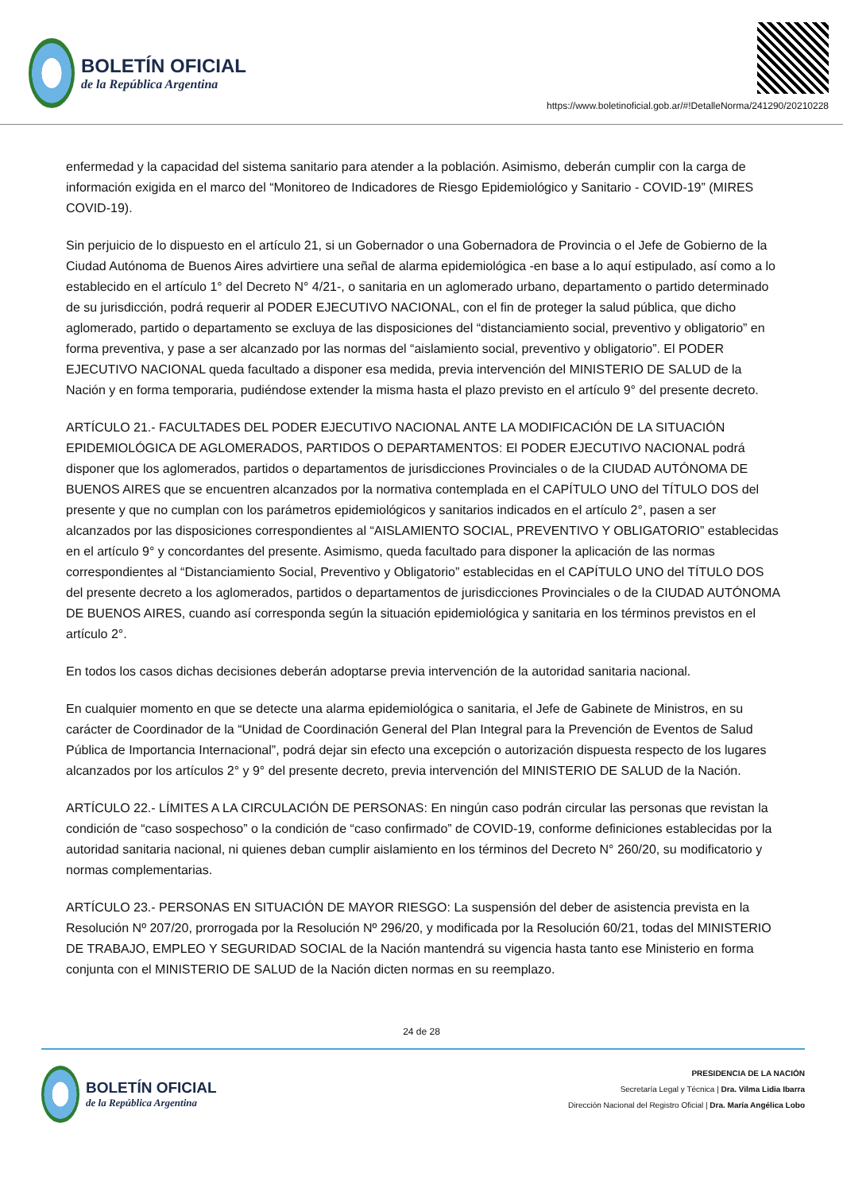BOLETÍN OFICIAL
de la República Argentina
https://www.boletinoficial.gob.ar/#!DetalleNorma/241290/20210228
enfermedad y la capacidad del sistema sanitario para atender a la población. Asimismo, deberán cumplir con la carga de información exigida en el marco del “Monitoreo de Indicadores de Riesgo Epidemiológico y Sanitario - COVID-19” (MIRES COVID-19).
Sin perjuicio de lo dispuesto en el artículo 21, si un Gobernador o una Gobernadora de Provincia o el Jefe de Gobierno de la Ciudad Autónoma de Buenos Aires advirtiere una señal de alarma epidemiológica -en base a lo aquí estipulado, así como a lo establecido en el artículo 1° del Decreto N° 4/21-, o sanitaria en un aglomerado urbano, departamento o partido determinado de su jurisdicción, podrá requerir al PODER EJECUTIVO NACIONAL, con el fin de proteger la salud pública, que dicho aglomerado, partido o departamento se excluya de las disposiciones del “distanciamiento social, preventivo y obligatorio” en forma preventiva, y pase a ser alcanzado por las normas del “aislamiento social, preventivo y obligatorio”. El PODER EJECUTIVO NACIONAL queda facultado a disponer esa medida, previa intervención del MINISTERIO DE SALUD de la Nación y en forma temporaria, pudiéndose extender la misma hasta el plazo previsto en el artículo 9° del presente decreto.
ARTÍCULO 21.- FACULTADES DEL PODER EJECUTIVO NACIONAL ANTE LA MODIFICACIÓN DE LA SITUACIÓN EPIDEMIOLÓGICA DE AGLOMERADOS, PARTIDOS O DEPARTAMENTOS: El PODER EJECUTIVO NACIONAL podrá disponer que los aglomerados, partidos o departamentos de jurisdicciones Provinciales o de la CIUDAD AUTÓNOMA DE BUENOS AIRES que se encuentren alcanzados por la normativa contemplada en el CAPÍTULO UNO del TÍTULO DOS del presente y que no cumplan con los parámetros epidemiológicos y sanitarios indicados en el artículo 2°, pasen a ser alcanzados por las disposiciones correspondientes al “AISLAMIENTO SOCIAL, PREVENTIVO Y OBLIGATORIO” establecidas en el artículo 9° y concordantes del presente. Asimismo, queda facultado para disponer la aplicación de las normas correspondientes al “Distanciamiento Social, Preventivo y Obligatorio” establecidas en el CAPÍTULO UNO del TÍTULO DOS del presente decreto a los aglomerados, partidos o departamentos de jurisdicciones Provinciales o de la CIUDAD AUTÓNOMA DE BUENOS AIRES, cuando así corresponda según la situación epidemiológica y sanitaria en los términos previstos en el artículo 2°.
En todos los casos dichas decisiones deberán adoptarse previa intervención de la autoridad sanitaria nacional.
En cualquier momento en que se detecte una alarma epidemiológica o sanitaria, el Jefe de Gabinete de Ministros, en su carácter de Coordinador de la “Unidad de Coordinación General del Plan Integral para la Prevención de Eventos de Salud Pública de Importancia Internacional”, podrá dejar sin efecto una excepción o autorización dispuesta respecto de los lugares alcanzados por los artículos 2° y 9° del presente decreto, previa intervención del MINISTERIO DE SALUD de la Nación.
ARTÍCULO 22.- LÍMITES A LA CIRCULACIÓN DE PERSONAS: En ningún caso podrán circular las personas que revistan la condición de “caso sospechoso” o la condición de “caso confirmado” de COVID-19, conforme definiciones establecidas por la autoridad sanitaria nacional, ni quienes deban cumplir aislamiento en los términos del Decreto N° 260/20, su modificatorio y normas complementarias.
ARTÍCULO 23.- PERSONAS EN SITUACIÓN DE MAYOR RIESGO: La suspensión del deber de asistencia prevista en la Resolución Nº 207/20, prorrogada por la Resolución Nº 296/20, y modificada por la Resolución 60/21, todas del MINISTERIO DE TRABAJO, EMPLEO Y SEGURIDAD SOCIAL de la Nación mantendrá su vigencia hasta tanto ese Ministerio en forma conjunta con el MINISTERIO DE SALUD de la Nación dicten normas en su reemplazo.
24 de 28
BOLETÍN OFICIAL
de la República Argentina
PRESIDENCIA DE LA NACIÓN
Secretaría Legal y Técnica | Dra. Vilma Lidia Ibarra
Dirección Nacional del Registro Oficial | Dra. María Angélica Lobo